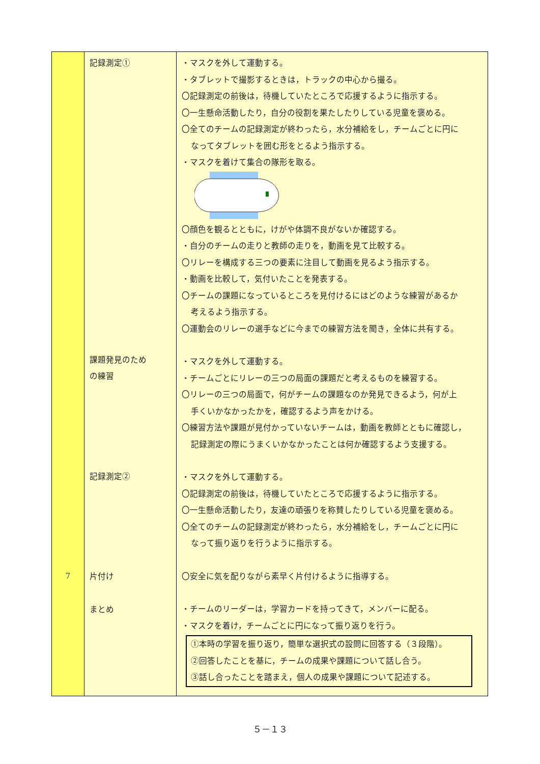| 7 | 記録測定① 課題発見のため の練習 記録測定② 片付け まとめ | ・マスクを外して運動する。 ・タブレットで撮影するときは，トラックの中心から撮る。 〇記録測定の前後は，待機していたところで応援するように指示する。 〇一生懸命活動したり，自分の役割を果たしたりしている児童を褒める。 〇全てのチームの記録測定が終わったら，水分補給をし，チームごとに円に なってタブレットを囲む形をとるよう指示する。 ・マスクを着けて集合の隊形を取る。 〇顔色を観るとともに，けがや体調不良がないか確認する。 ・自分のチームの走りと教師の走りを，動画を見て比較する。 〇リレーを構成する三つの要素に注目して動画を見るよう指示する。 ・動画を比較して，気付いたことを発表する。 〇チームの課題になっているところを見付けるにはどのような練習があるか 考えるよう指示する。 〇運動会のリレーの選手などに今までの練習方法を聞き，全体に共有する。 ・マスクを外して運動する。 ・チームごとにリレーの三つの局面の課題だと考えるものを練習する。 〇リレーの三つの局面で，何がチームの課題なのか発見できるよう，何が上 手くいかなかったかを，確認するよう声をかける。 〇練習方法や課題が見付かっていないチームは，動画を教師とともに確認し， 記録測定の際にうまくいかなかったことは何か確認するよう支援する。 ・マスクを外して運動する。 〇記録測定の前後は，待機していたところで応援するように指示する。 〇一生懸命活動したり，友達の頑張りを称賛したりしている児童を褒める。 〇全てのチームの記録測定が終わったら，水分補給をし，チームごとに円に なって振り返りを行うように指示する。 〇安全に気を配りながら素早く片付けるように指導する。 ・チームのリーダーは，学習カードを持ってきて，メンバーに配る。 ・マスクを着け，チームごとに円になって振り返りを行う。 ①本時の学習を振り返り，簡単な選択式の設問に回答する（３段階）。 ②回答したことを基に，チームの成果や課題について話し合う。 ③話し合ったことを踏まえ，個人の成果や課題について記述する。 |
５－１３